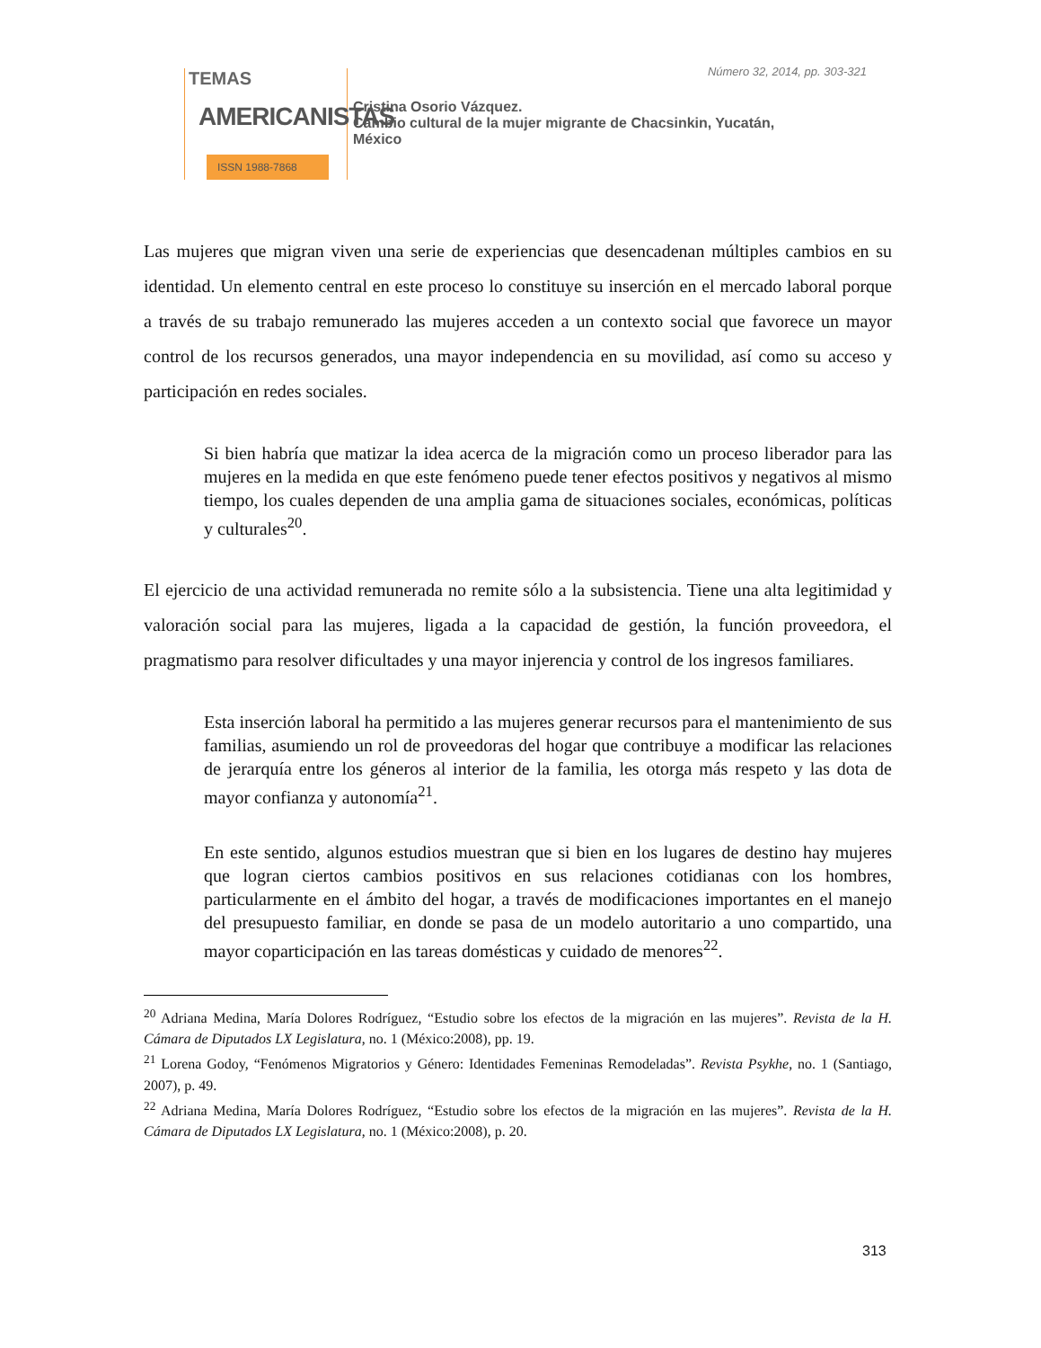TEMAS
AMERICANISTAS
ISSN 1988-7868
Número 32, 2014, pp. 303-321
Cristina Osorio Vázquez.
Cambio cultural de la mujer migrante de Chacsinkin, Yucatán,
México
Las mujeres que migran viven una serie de experiencias que desencadenan múltiples cambios en su identidad. Un elemento central en este proceso lo constituye su inserción en el mercado laboral porque a través de su trabajo remunerado las mujeres acceden a un contexto social que favorece un mayor control de los recursos generados, una mayor independencia en su movilidad, así como su acceso y participación en redes sociales.
Si bien habría que matizar la idea acerca de la migración como un proceso liberador para las mujeres en la medida en que este fenómeno puede tener efectos positivos y negativos al mismo tiempo, los cuales dependen de una amplia gama de situaciones sociales, económicas, políticas y culturales<sup>20</sup>.
El ejercicio de una actividad remunerada no remite sólo a la subsistencia. Tiene una alta legitimidad y valoración social para las mujeres, ligada a la capacidad de gestión, la función proveedora, el pragmatismo para resolver dificultades y una mayor injerencia y control de los ingresos familiares.
Esta inserción laboral ha permitido a las mujeres generar recursos para el mantenimiento de sus familias, asumiendo un rol de proveedoras del hogar que contribuye a modificar las relaciones de jerarquía entre los géneros al interior de la familia, les otorga más respeto y las dota de mayor confianza y autonomía<sup>21</sup>.
En este sentido, algunos estudios muestran que si bien en los lugares de destino hay mujeres que logran ciertos cambios positivos en sus relaciones cotidianas con los hombres, particularmente en el ámbito del hogar, a través de modificaciones importantes en el manejo del presupuesto familiar, en donde se pasa de un modelo autoritario a uno compartido, una mayor coparticipación en las tareas domésticas y cuidado de menores<sup>22</sup>.
<sup>20</sup> Adriana Medina, María Dolores Rodríguez, “Estudio sobre los efectos de la migración en las mujeres”. Revista de la H. Cámara de Diputados LX Legislatura, no. 1 (México:2008), pp. 19.
<sup>21</sup> Lorena Godoy, “Fenómenos Migratorios y Género: Identidades Femeninas Remodeladas”. Revista Psykhe, no. 1 (Santiago, 2007), p. 49.
<sup>22</sup> Adriana Medina, María Dolores Rodríguez, “Estudio sobre los efectos de la migración en las mujeres”. Revista de la H. Cámara de Diputados LX Legislatura, no. 1 (México:2008), p. 20.
313